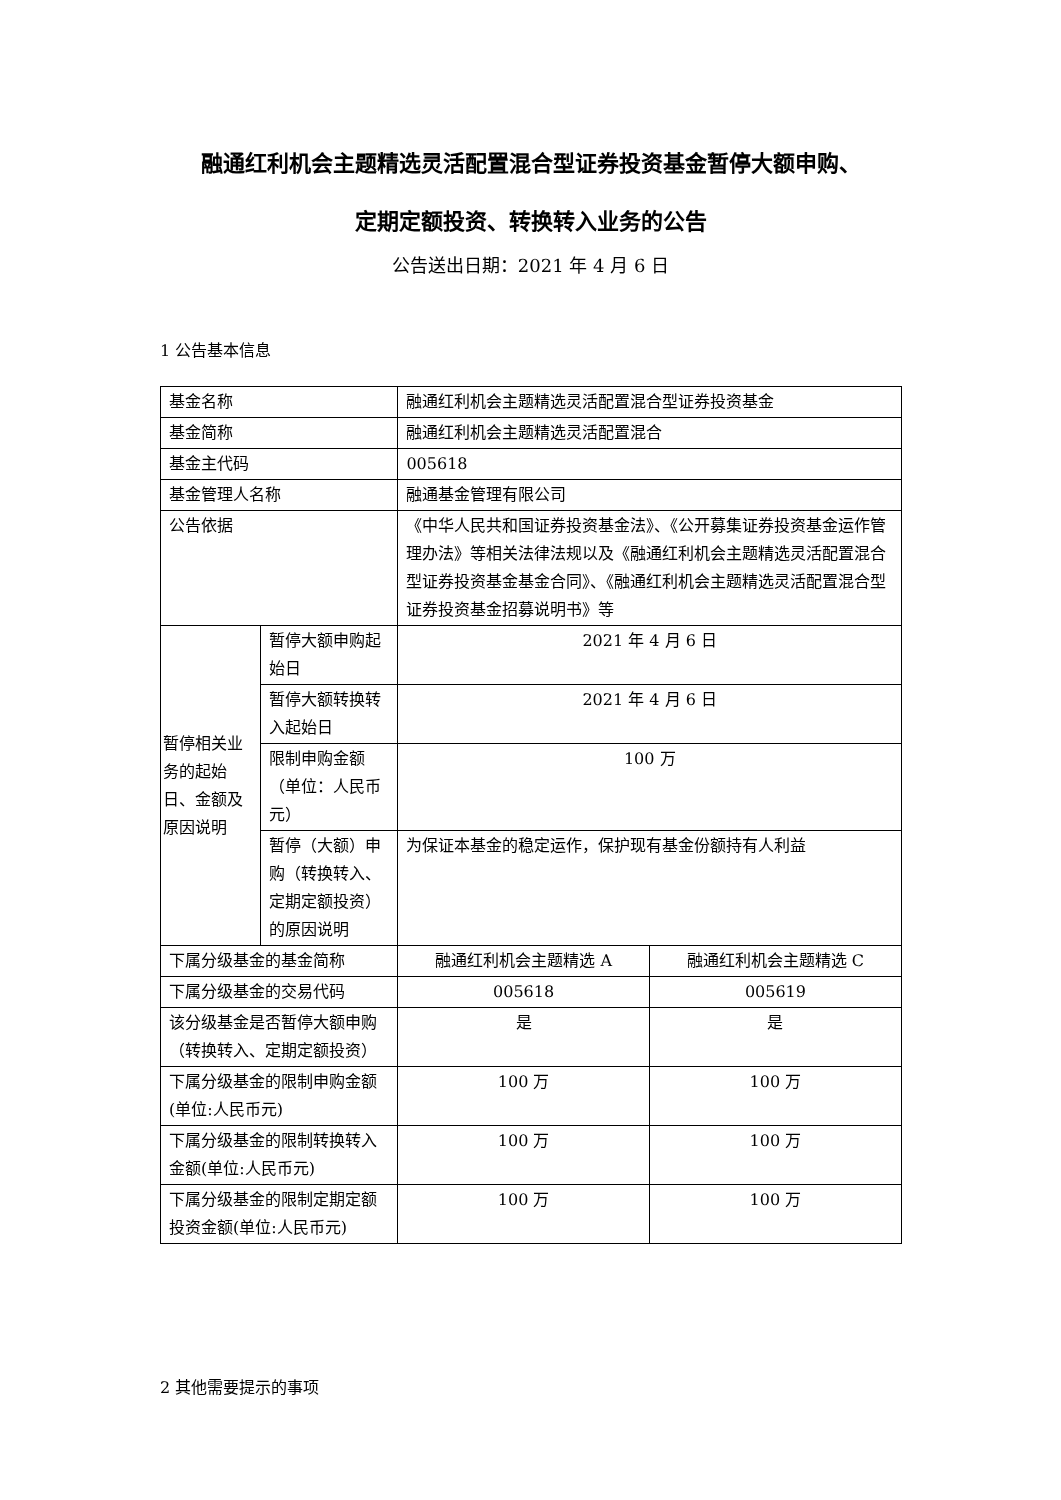融通红利机会主题精选灵活配置混合型证券投资基金暂停大额申购、
定期定额投资、转换转入业务的公告
公告送出日期：2021 年 4 月 6 日
1 公告基本信息
| 基金名称 | | 融通红利机会主题精选灵活配置混合型证券投资基金 | |
| 基金简称 | | 融通红利机会主题精选灵活配置混合 | |
| 基金主代码 | | 005618 | |
| 基金管理人名称 | | 融通基金管理有限公司 | |
| 公告依据 | | 《中华人民共和国证券投资基金法》、《公开募集证券投资基金运作管理办法》等相关法律法规以及《融通红利机会主题精选灵活配置混合型证券投资基金基金合同》、《融通红利机会主题精选灵活配置混合型证券投资基金招募说明书》等 | |
| 暂停相关业务的起始日、金额及原因说明 | 暂停大额申购起始日 | 2021 年 4 月 6 日 | |
| | 暂停大额转换转入起始日 | 2021 年 4 月 6 日 | |
| | 限制申购金额（单位：人民币元） | 100 万 | |
| | 暂停（大额）申购（转换转入、定期定额投资）的原因说明 | 为保证本基金的稳定运作，保护现有基金份额持有人利益 | |
| 下属分级基金的基金简称 | | 融通红利机会主题精选 A | 融通红利机会主题精选 C |
| 下属分级基金的交易代码 | | 005618 | 005619 |
| 该分级基金是否暂停大额申购（转换转入、定期定额投资） | | 是 | 是 |
| 下属分级基金的限制申购金额(单位:人民币元) | | 100 万 | 100 万 |
| 下属分级基金的限制转换转入金额(单位:人民币元) | | 100 万 | 100 万 |
| 下属分级基金的限制定期定额投资金额(单位:人民币元) | | 100 万 | 100 万 |
2 其他需要提示的事项